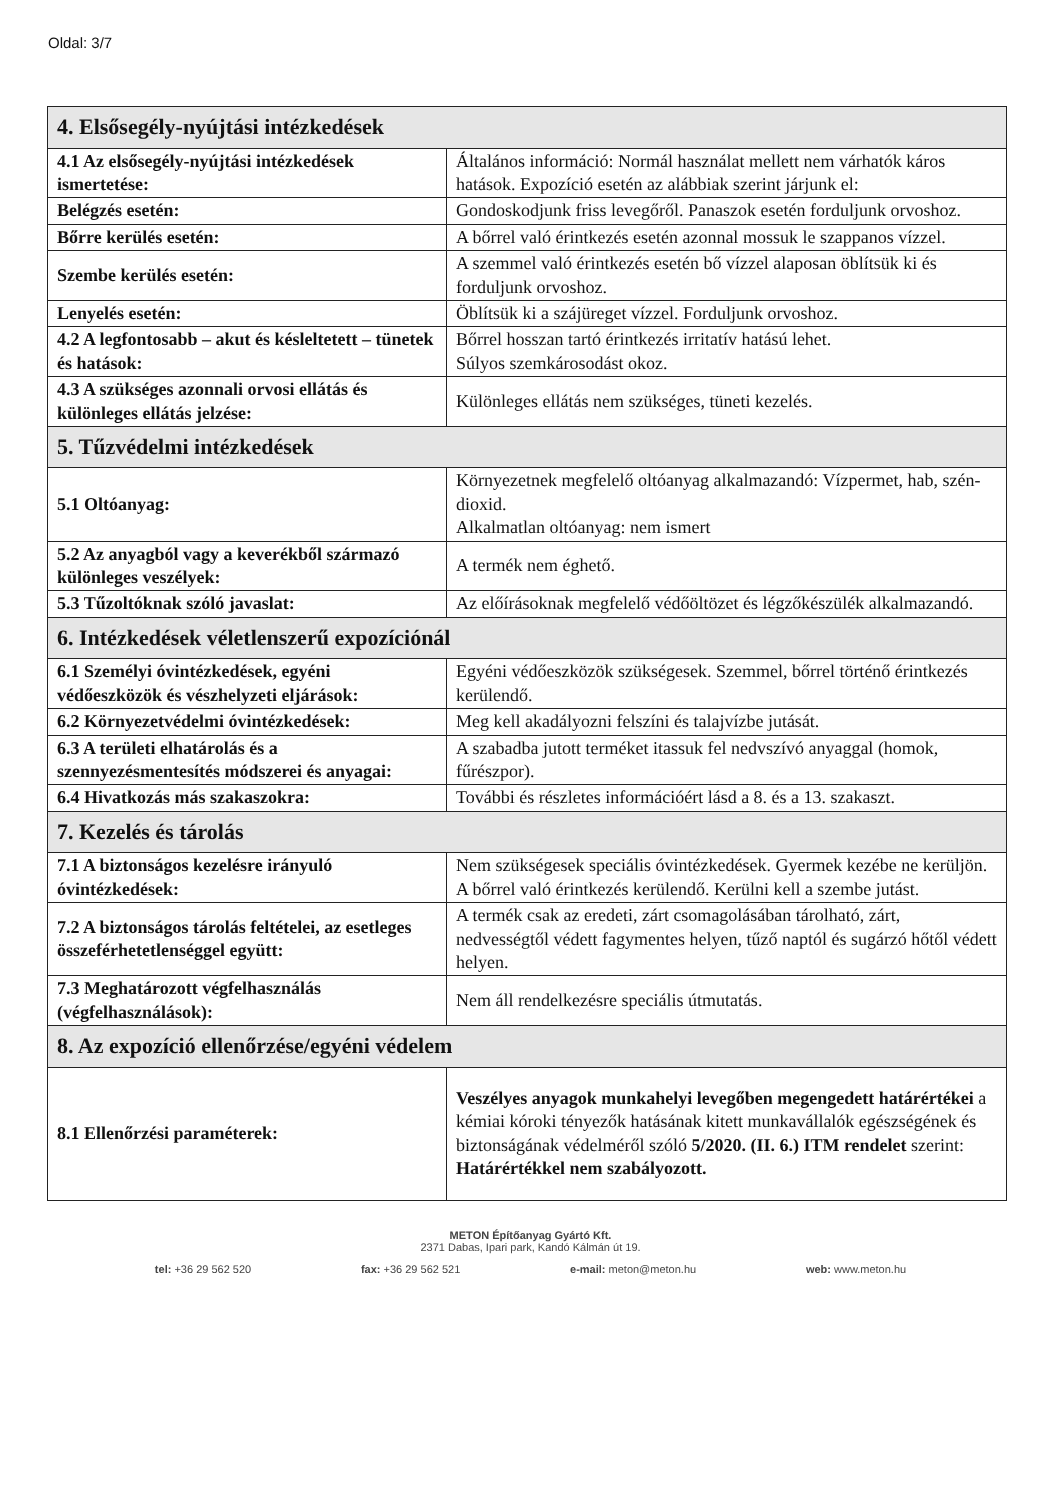Oldal: 3/7
| 4. Elsősegély-nyújtási intézkedések | |
| --- | --- |
| 4.1 Az elsősegély-nyújtási intézkedések ismertetése: | Általános információ: Normál használat mellett nem várhatók káros hatások. Expozíció esetén az alábbiak szerint járjunk el: |
| Belégzés esetén: | Gondoskodjunk friss levegőről. Panaszok esetén forduljunk orvoshoz. |
| Bőrre kerülés esetén: | A bőrrel való érintkezés esetén azonnal mossuk le szappanos vízzel. |
| Szembe kerülés esetén: | A szemmel való érintkezés esetén bő vízzel alaposan öblítsük ki és forduljunk orvoshoz. |
| Lenyelés esetén: | Öblítsük ki a szájüreget vízzel. Forduljunk orvoshoz. |
| 4.2 A legfontosabb – akut és késleltetett – tünetek és hatások: | Bőrrel hosszan tartó érintkezés irritatív hatású lehet. Súlyos szemkárosodást okoz. |
| 4.3 A szükséges azonnali orvosi ellátás és különleges ellátás jelzése: | Különleges ellátás nem szükséges, tüneti kezelés. |
| 5. Tűzvédelmi intézkedések | |
| 5.1 Oltóanyag: | Környezetnek megfelelő oltóanyag alkalmazandó: Vízpermet, hab, szén-dioxid. Alkalmatlan oltóanyag: nem ismert |
| 5.2 Az anyagból vagy a keverékből származó különleges veszélyek: | A termék nem éghető. |
| 5.3 Tűzoltóknak szóló javaslat: | Az előírásoknak megfelelő védőöltözet és légzőkészülék alkalmazandó. |
| 6. Intézkedések véletlenszerű expozíciónál | |
| 6.1 Személyi óvintézkedések, egyéni védőeszközök és vészhelyzeti eljárások: | Egyéni védőeszközök szükségesek. Szemmel, bőrrel történő érintkezés kerülendő. |
| 6.2 Környezetvédelmi óvintézkedések: | Meg kell akadályozni felszíni és talajvízbe jutását. |
| 6.3 A területi elhatárolás és a szennyezésmentesítés módszerei és anyagai: | A szabadba jutott terméket itassuk fel nedvszívó anyaggal (homok, fűrészpor). |
| 6.4 Hivatkozás más szakaszokra: | További és részletes információért lásd a 8. és a 13. szakaszt. |
| 7. Kezelés és tárolás | |
| 7.1 A biztonságos kezelésre irányuló óvintézkedések: | Nem szükségesek speciális óvintézkedések. Gyermek kezébe ne kerüljön. A bőrrel való érintkezés kerülendő. Kerülni kell a szembe jutást. |
| 7.2 A biztonságos tárolás feltételei, az esetleges összeférhetetlenséggel együtt: | A termék csak az eredeti, zárt csomagolásában tárolható, zárt, nedvességtől védett fagymentes helyen, tűző naptól és sugárzó hőtől védett helyen. |
| 7.3 Meghatározott végfelhasználás (végfelhasználások): | Nem áll rendelkezésre speciális útmutatás. |
| 8. Az expozíció ellenőrzése/egyéni védelem | |
| 8.1 Ellenőrzési paraméterek: | Veszélyes anyagok munkahelyi levegőben megengedett határértékei a kémiai kóroki tényezők hatásának kitett munkavállalók egészségének és biztonságának védelméről szóló 5/2020. (II. 6.) ITM rendelet szerint: Határértékkel nem szabályozott. |
METON Építőanyag Gyártó Kft.
2371 Dabas, Ipari park, Kandó Kálmán út 19.
tel: +36 29 562 520 fax: +36 29 562 521 e-mail: meton@meton.hu web: www.meton.hu